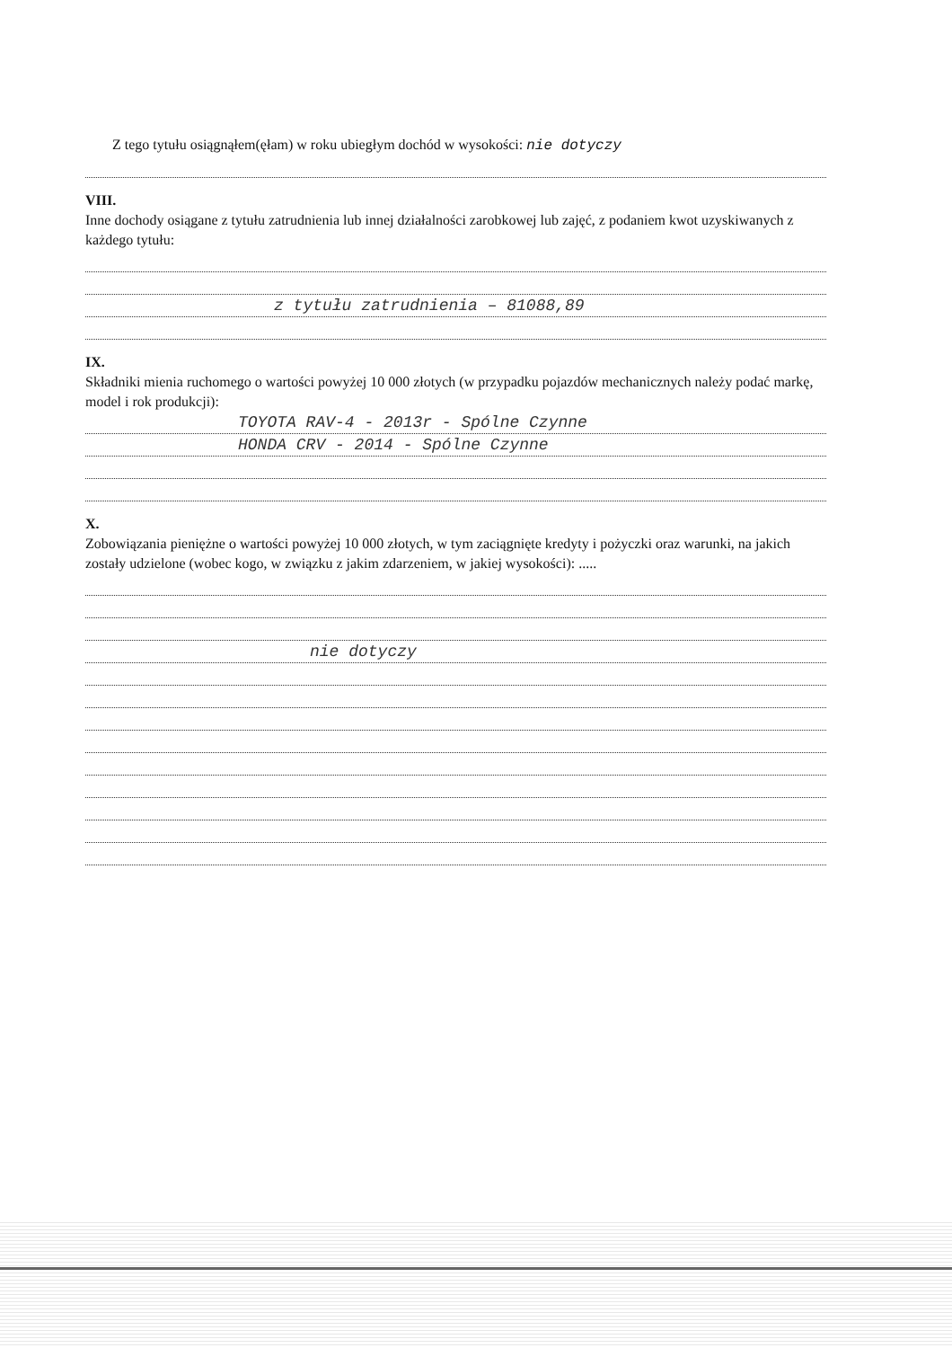Z tego tytułu osiągnąłem(ęłam) w roku ubiegłym dochód w wysokości: nie dotyczy
VIII.
Inne dochody osiągane z tytułu zatrudnienia lub innej działalności zarobkowej lub zajęć, z podaniem kwot uzyskiwanych z każdego tytułu:
z tytułu zatrudnienia – 81088,89
IX.
Składniki mienia ruchomego o wartości powyżej 10 000 złotych (w przypadku pojazdów mechanicznych należy podać markę, model i rok produkcji):
TOYOTA RAV-4 - 2013r - Spólne Czynne
HONDA CRV - 2014 - Spólne Czynne
X.
Zobowiązania pieniężne o wartości powyżej 10 000 złotych, w tym zaciągnięte kredyty i pożyczki oraz warunki, na jakich zostały udzielone (wobec kogo, w związku z jakim zdarzeniem, w jakiej wysokości): .....
nie dotyczy